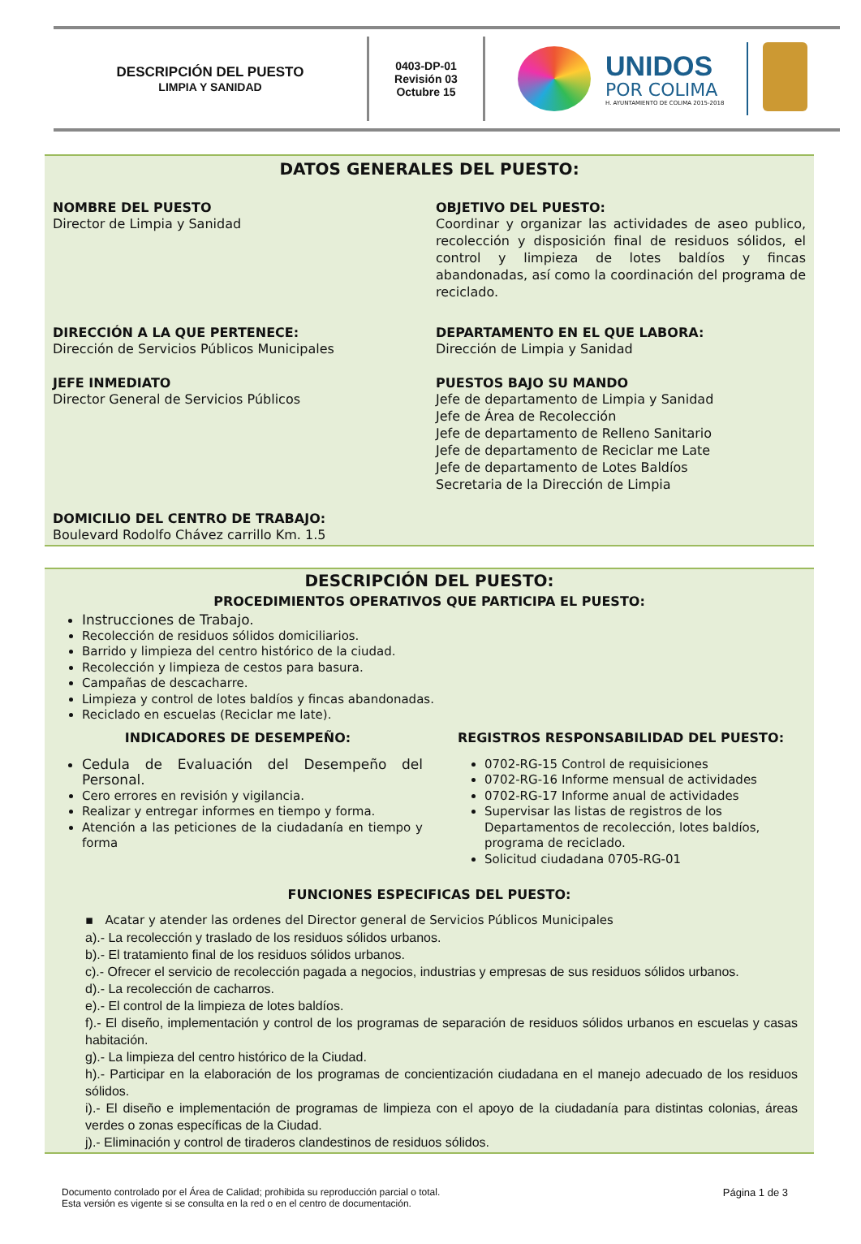DESCRIPCIÓN DEL PUESTO
LIMPIA Y SANIDAD
0403-DP-01
Revisión 03
Octubre 15
UNIDOS
POR COLIMA
H. AYUNTAMIENTO DE COLIMA 2015-2018
DATOS GENERALES DEL PUESTO:
NOMBRE DEL PUESTO
Director de Limpia y Sanidad
OBJETIVO DEL PUESTO:
Coordinar y organizar las actividades de aseo publico, recolección y disposición final de residuos sólidos, el control y limpieza de lotes baldíos y fincas abandonadas, así como la coordinación del programa de reciclado.
DIRECCIÓN A LA QUE PERTENECE:
Dirección de Servicios Públicos Municipales
DEPARTAMENTO EN EL QUE LABORA:
Dirección de Limpia y Sanidad
JEFE INMEDIATO
Director General de Servicios Públicos
PUESTOS BAJO SU MANDO
Jefe de departamento de Limpia y Sanidad
Jefe de Área de Recolección
Jefe de departamento de Relleno Sanitario
Jefe de departamento de Reciclar me Late
Jefe de departamento de Lotes Baldíos
Secretaria de la Dirección de Limpia
DOMICILIO DEL CENTRO DE TRABAJO:
Boulevard Rodolfo Chávez carrillo Km. 1.5
DESCRIPCIÓN DEL PUESTO:
PROCEDIMIENTOS OPERATIVOS QUE PARTICIPA EL PUESTO:
Instrucciones de Trabajo.
Recolección de residuos sólidos domiciliarios.
Barrido y limpieza del centro histórico de la ciudad.
Recolección y limpieza de cestos para basura.
Campañas de descacharre.
Limpieza y control de lotes baldíos y fincas abandonadas.
Reciclado en escuelas (Reciclar me late).
INDICADORES DE DESEMPEÑO:
Cedula de Evaluación del Desempeño del Personal.
Cero errores en revisión y vigilancia.
Realizar y entregar informes en tiempo y forma.
Atención a las peticiones de la ciudadanía en tiempo y forma
REGISTROS RESPONSABILIDAD DEL PUESTO:
0702-RG-15 Control de requisiciones
0702-RG-16 Informe mensual de actividades
0702-RG-17 Informe anual de actividades
Supervisar las listas de registros de los Departamentos de recolección, lotes baldíos, programa de reciclado.
Solicitud ciudadana 0705-RG-01
FUNCIONES ESPECIFICAS DEL PUESTO:
▪ Acatar y atender las ordenes del Director general de Servicios Públicos Municipales
a).- La recolección y traslado de los residuos sólidos urbanos.
b).- El tratamiento final de los residuos sólidos urbanos.
c).- Ofrecer el servicio de recolección pagada a negocios, industrias y empresas de sus residuos sólidos urbanos.
d).- La recolección de cacharros.
e).- El control de la limpieza de lotes baldíos.
f).- El diseño, implementación y control de los programas de separación de residuos sólidos urbanos en escuelas y casas habitación.
g).- La limpieza del centro histórico de la Ciudad.
h).- Participar en la elaboración de los programas de concientización ciudadana en el manejo adecuado de los residuos sólidos.
i).- El diseño e implementación de programas de limpieza con el apoyo de la ciudadanía para distintas colonias, áreas verdes o zonas específicas de la Ciudad.
j).- Eliminación y control de tiraderos clandestinos de residuos sólidos.
Documento controlado por el Área de Calidad; prohibida su reproducción parcial o total.
Esta versión es vigente si se consulta en la red o en el centro de documentación.
Página 1 de 3